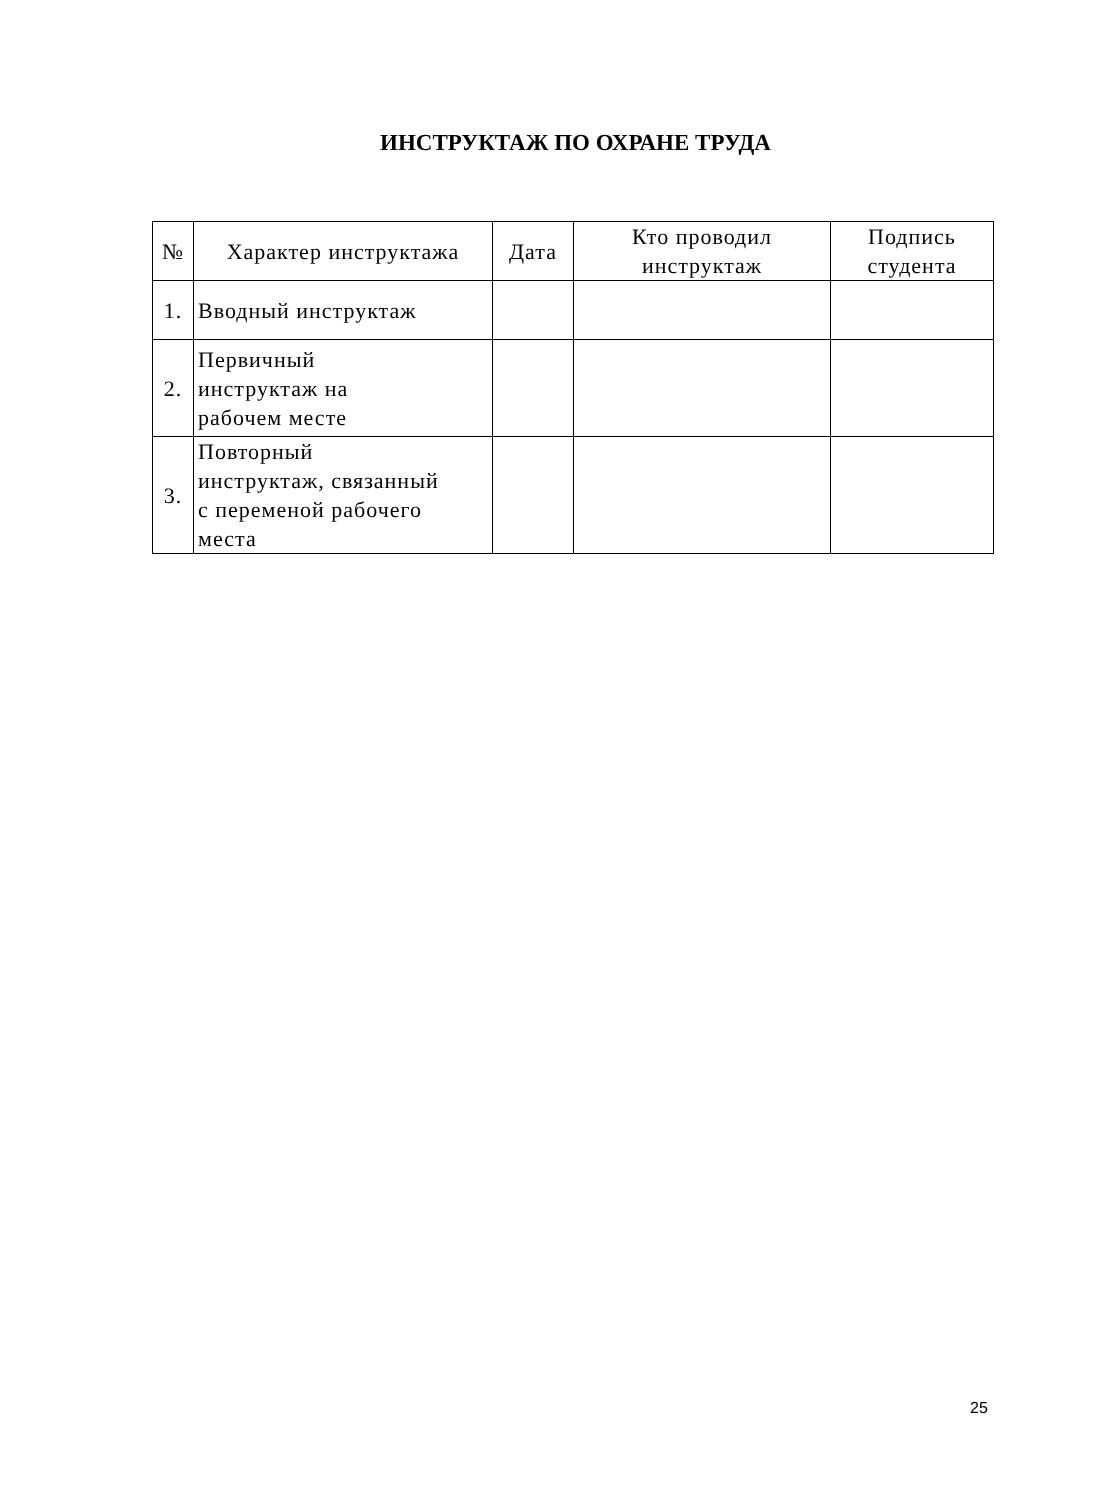ИНСТРУКТАЖ ПО ОХРАНЕ ТРУДА
| № | Характер инструктажа | Дата | Кто проводил инструктаж | Подпись студента |
| --- | --- | --- | --- | --- |
| 1. | Вводный инструктаж | | | |
| 2. | Первичный инструктаж на рабочем месте | | | |
| 3. | Повторный инструктаж, связанный с переменой рабочего места | | | |
25